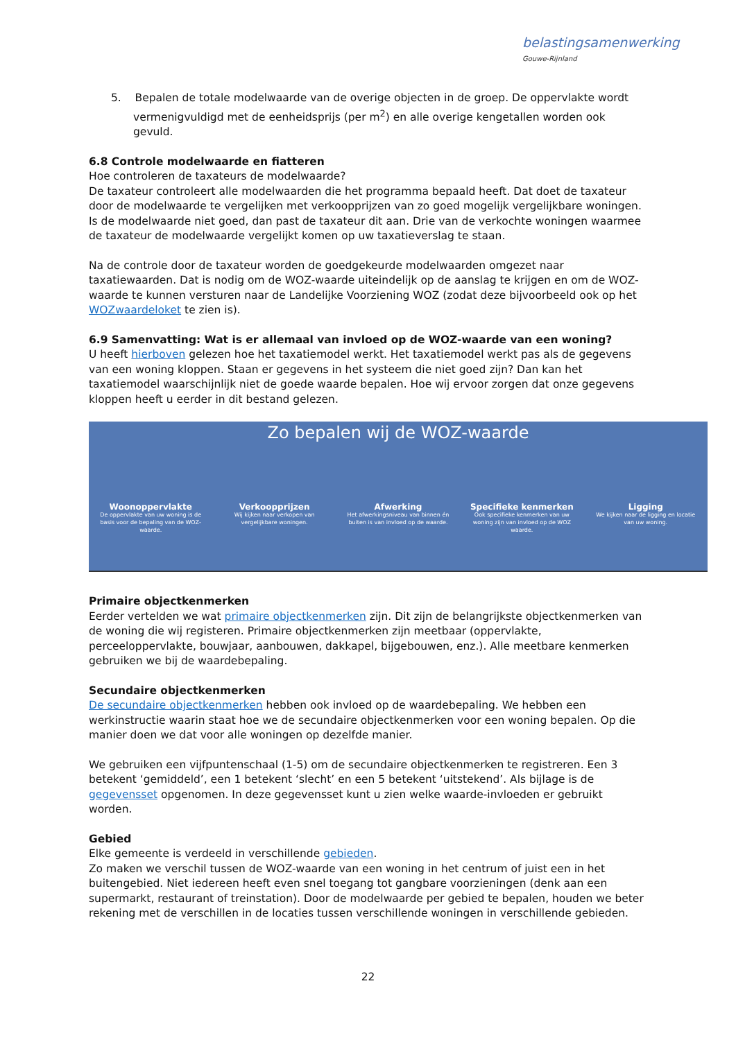belastingsamenwerking
Gouwe-Rijnland
5. Bepalen de totale modelwaarde van de overige objecten in de groep. De oppervlakte wordt vermenigvuldigd met de eenheidsprijs (per m<sup>2</sup>) en alle overige kengetallen worden ook gevuld.
6.8 Controle modelwaarde en fiatteren
Hoe controleren de taxateurs de modelwaarde?
De taxateur controleert alle modelwaarden die het programma bepaald heeft. Dat doet de taxateur door de modelwaarde te vergelijken met verkoopprijzen van zo goed mogelijk vergelijkbare woningen. Is de modelwaarde niet goed, dan past de taxateur dit aan. Drie van de verkochte woningen waarmee de taxateur de modelwaarde vergelijkt komen op uw taxatieverslag te staan.
Na de controle door de taxateur worden de goedgekeurde modelwaarden omgezet naar taxatiewaarden. Dat is nodig om de WOZ-waarde uiteindelijk op de aanslag te krijgen en om de WOZ-waarde te kunnen versturen naar de Landelijke Voorziening WOZ (zodat deze bijvoorbeeld ook op het WOZwaardeloket te zien is).
6.9 Samenvatting: Wat is er allemaal van invloed op de WOZ-waarde van een woning?
U heeft hierboven gelezen hoe het taxatiemodel werkt. Het taxatiemodel werkt pas als de gegevens van een woning kloppen. Staan er gegevens in het systeem die niet goed zijn? Dan kan het taxatiemodel waarschijnlijk niet de goede waarde bepalen. Hoe wij ervoor zorgen dat onze gegevens kloppen heeft u eerder in dit bestand gelezen.
Zo bepalen wij de WOZ-waarde
Woonoppervlakte
De oppervlakte van uw woning is de basis voor de bepaling van de WOZ-waarde.
Verkoopprijzen
Wij kijken naar verkopen van vergelijkbare woningen.
Afwerking
Het afwerkingsniveau van binnen én buiten is van invloed op de waarde.
Specifieke kenmerken
Ook specifieke kenmerken van uw woning zijn van invloed op de WOZ waarde.
Ligging
We kijken naar de ligging en locatie van uw woning.
Primaire objectkenmerken
Eerder vertelden we wat primaire objectkenmerken zijn. Dit zijn de belangrijkste objectkenmerken van de woning die wij registeren. Primaire objectkenmerken zijn meetbaar (oppervlakte, perceeloppervlakte, bouwjaar, aanbouwen, dakkapel, bijgebouwen, enz.). Alle meetbare kenmerken gebruiken we bij de waardebepaling.
Secundaire objectkenmerken
De secundaire objectkenmerken hebben ook invloed op de waardebepaling. We hebben een werkinstructie waarin staat hoe we de secundaire objectkenmerken voor een woning bepalen. Op die manier doen we dat voor alle woningen op dezelfde manier.
We gebruiken een vijfpuntenschaal (1-5) om de secundaire objectkenmerken te registreren. Een 3 betekent ‘gemiddeld’, een 1 betekent ‘slecht’ en een 5 betekent ‘uitstekend’. Als bijlage is de gegevensset opgenomen. In deze gegevensset kunt u zien welke waarde-invloeden er gebruikt worden.
Gebied
Elke gemeente is verdeeld in verschillende gebieden.
Zo maken we verschil tussen de WOZ-waarde van een woning in het centrum of juist een in het buitengebied. Niet iedereen heeft even snel toegang tot gangbare voorzieningen (denk aan een supermarkt, restaurant of treinstation). Door de modelwaarde per gebied te bepalen, houden we beter rekening met de verschillen in de locaties tussen verschillende woningen in verschillende gebieden.
22